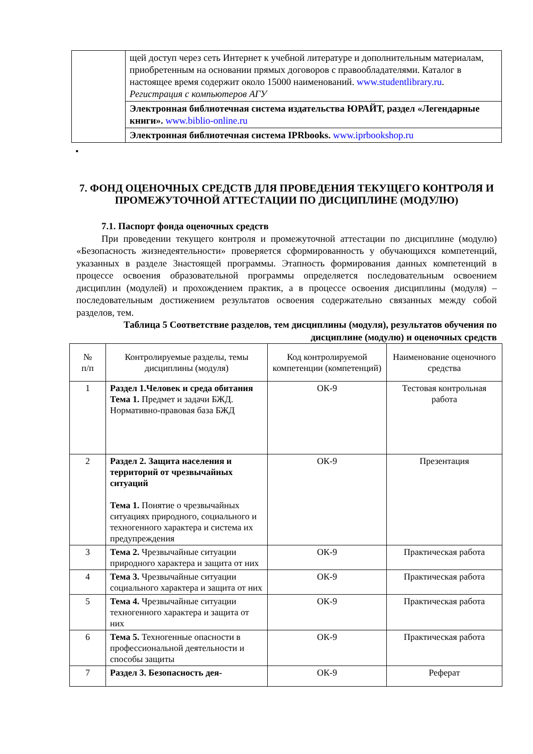| | щей доступ через сеть Интернет к учебной литературе и дополнительным материалам, приобретенным на основании прямых договоров с правообладателями. Каталог в настоящее время содержит около 15000 наименований. www.studentlibrary.ru . Регистрация с компьютеров АГУ |
| | Электронная библиотечная система издательства ЮРАЙТ, раздел «Легендарные книги». www.biblio-online.ru |
| | Электронная библиотечная система IPRbooks. www.iprbookshop.ru |
•
7. ФОНД ОЦЕНОЧНЫХ СРЕДСТВ ДЛЯ ПРОВЕДЕНИЯ ТЕКУЩЕГО КОНТРОЛЯ И ПРОМЕЖУТОЧНОЙ АТТЕСТАЦИИ ПО ДИСЦИПЛИНЕ (МОДУЛЮ)
7.1. Паспорт фонда оценочных средств
При проведении текущего контроля и промежуточной аттестации по дисциплине (модулю) «Безопасность жизнедеятельности» проверяется сформированность у обучающихся компетенций, указанных в разделе 3настоящей программы. Этапность формирования данных компетенций в процессе освоения образовательной программы определяется последовательным освоением дисциплин (модулей) и прохождением практик, а в процессе освоения дисциплины (модуля) – последовательным достижением результатов освоения содержательно связанных между собой разделов, тем.
Таблица 5 Соответствие разделов, тем дисциплины (модуля), результатов обучения по дисциплине (модулю) и оценочных средств
| № п/п | Контролируемые разделы, темы дисциплины (модуля) | Код контролируемой компетенции (компетенций) | Наименование оценочного средства |
| --- | --- | --- | --- |
| 1 | Раздел 1.Человек и среда обитания Тема 1. Предмет и задачи БЖД. Нормативно-правовая база БЖД | ОК-9 | Тестовая контрольная работа |
| 2 | Раздел 2. Защита населения и территорий от чрезвычайных ситуаций Тема 1. Понятие о чрезвычайных ситуациях природного, социального и техногенного характера и система их предупреждения | ОК-9 | Презентация |
| 3 | Тема 2. Чрезвычайные ситуации природного характера и защита от них | ОК-9 | Практическая работа |
| 4 | Тема 3. Чрезвычайные ситуации социального характера и защита от них | ОК-9 | Практическая работа |
| 5 | Тема 4. Чрезвычайные ситуации техногенного характера и защита от них | ОК-9 | Практическая работа |
| 6 | Тема 5. Техногенные опасности в профессиональной деятельности и способы защиты | ОК-9 | Практическая работа |
| 7 | Раздел 3. Безопасность дея- | ОК-9 | Реферат |